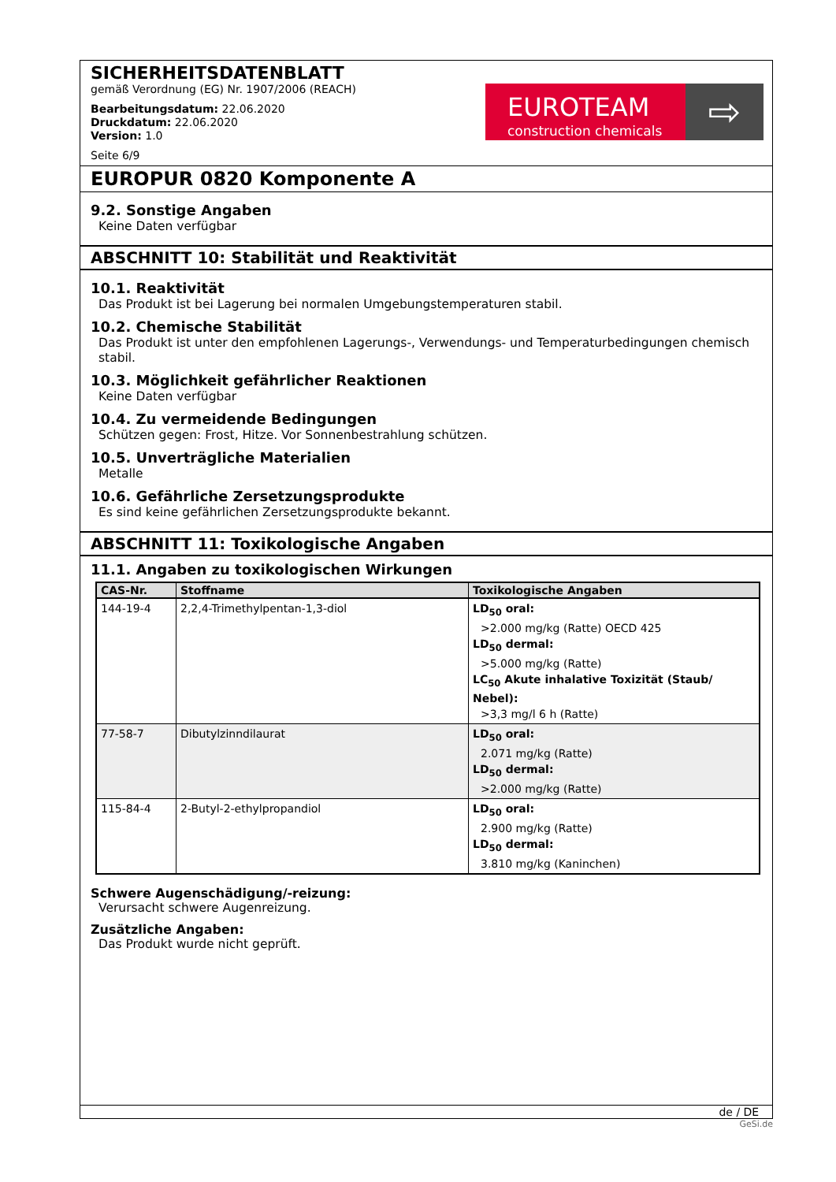SICHERHEITSDATENBLATT
gemäß Verordnung (EG) Nr. 1907/2006 (REACH)
Bearbeitungsdatum: 22.06.2020
Druckdatum: 22.06.2020
Version: 1.0
Seite 6/9
EUROTEAM
construction chemicals
⇨
EUROPUR 0820 Komponente A
9.2. Sonstige Angaben
Keine Daten verfügbar
ABSCHNITT 10: Stabilität und Reaktivität
10.1. Reaktivität
Das Produkt ist bei Lagerung bei normalen Umgebungstemperaturen stabil.
10.2. Chemische Stabilität
Das Produkt ist unter den empfohlenen Lagerungs-, Verwendungs- und Temperaturbedingungen chemisch stabil.
10.3. Möglichkeit gefährlicher Reaktionen
Keine Daten verfügbar
10.4. Zu vermeidende Bedingungen
Schützen gegen: Frost, Hitze. Vor Sonnenbestrahlung schützen.
10.5. Unverträgliche Materialien
Metalle
10.6. Gefährliche Zersetzungsprodukte
Es sind keine gefährlichen Zersetzungsprodukte bekannt.
ABSCHNITT 11: Toxikologische Angaben
11.1. Angaben zu toxikologischen Wirkungen
| CAS-Nr. | Stoffname | Toxikologische Angaben |
| --- | --- | --- |
| 144-19-4 | 2,2,4-Trimethylpentan-1,3-diol | LD<sub>50</sub> oral: >2.000 mg/kg (Ratte) OECD 425 LD<sub>50</sub> dermal: >5.000 mg/kg (Ratte) LC<sub>50</sub> Akute inhalative Toxizität (Staub/ Nebel): >3,3 mg/l 6 h (Ratte) |
| 77-58-7 | Dibutylzinndilaurat | LD<sub>50</sub> oral: 2.071 mg/kg (Ratte) LD<sub>50</sub> dermal: >2.000 mg/kg (Ratte) |
| 115-84-4 | 2-Butyl-2-ethylpropandiol | LD<sub>50</sub> oral: 2.900 mg/kg (Ratte) LD<sub>50</sub> dermal: 3.810 mg/kg (Kaninchen) |
Schwere Augenschädigung/-reizung:
Verursacht schwere Augenreizung.
Zusätzliche Angaben:
Das Produkt wurde nicht geprüft.
de / DE
GeSi.de